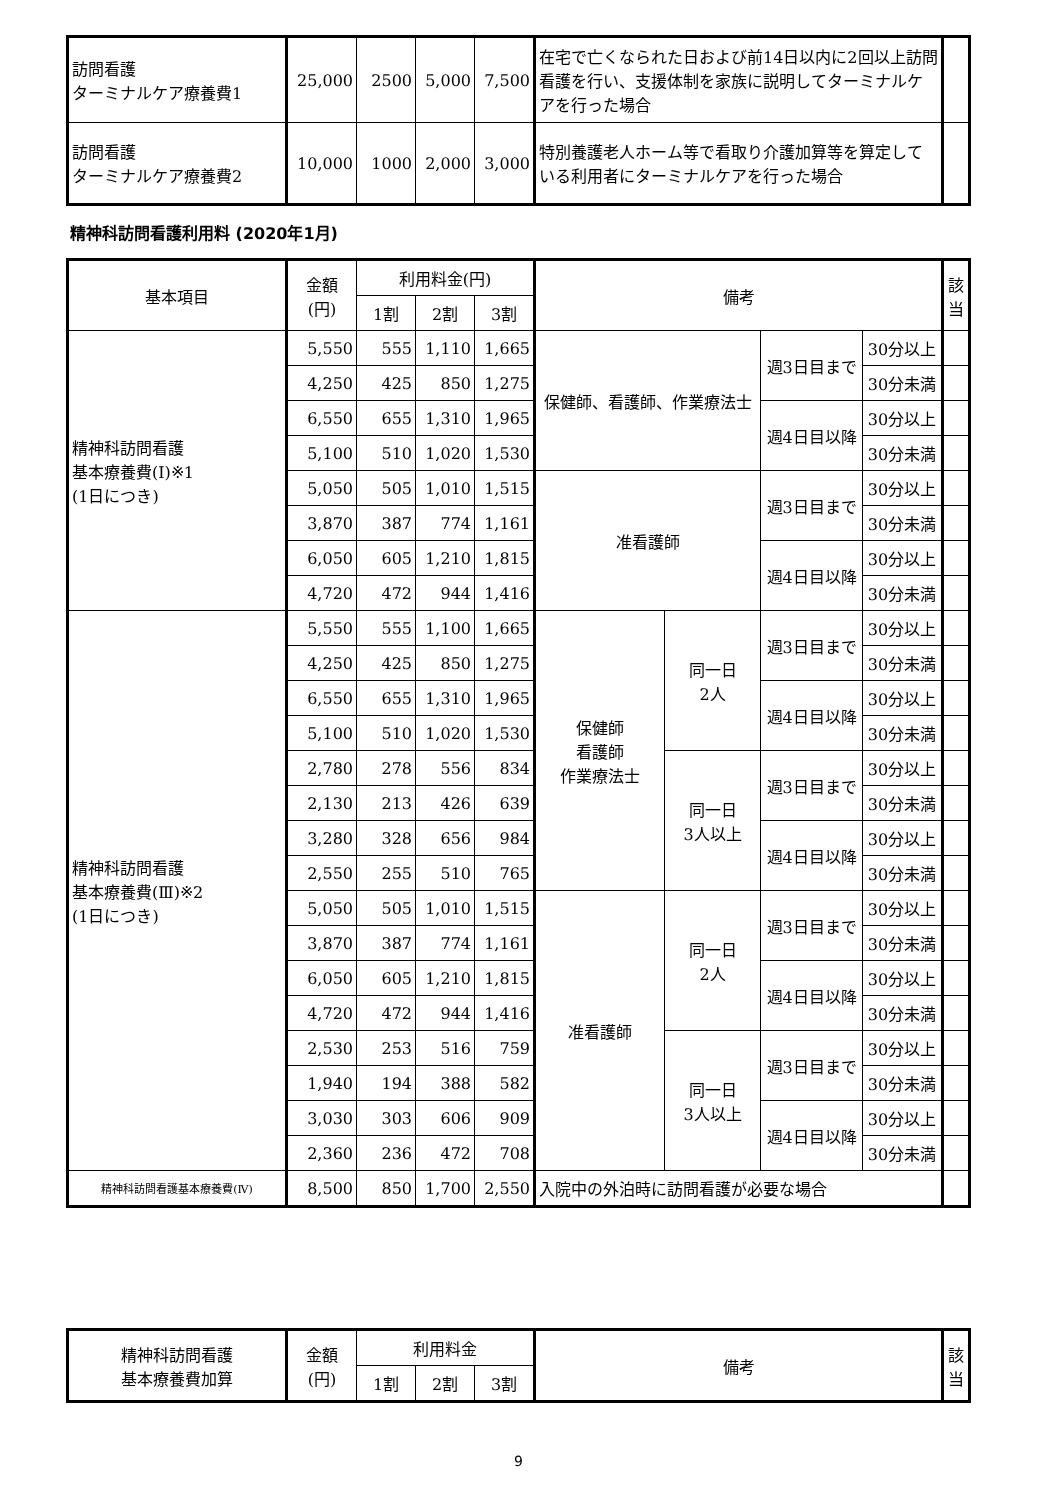| 訪問看護 ターミナルケア療養費1 | 25,000 | 2500 | 5,000 | 7,500 | 在宅で亡くなられた日および前14日以内に2回以上訪問看護を行い、支援体制を家族に説明してターミナルケアを行った場合 | |
| 訪問看護 ターミナルケア療養費2 | 10,000 | 1000 | 2,000 | 3,000 | 特別養護老人ホーム等で看取り介護加算等を算定している利用者にターミナルケアを行った場合 | |
精神科訪問看護利用料 (2020年1月)
| 基本項目 | 金額 (円) | 利用料金(円) | | | 備考 | | | | 該当 |
| --- | --- | --- | --- | --- | --- | --- | --- | --- | --- |
| | | 1割 | 2割 | 3割 | | | | | |
| 精神科訪問看護 基本療養費(Ⅰ)※1 (1日につき) | 5,550 | 555 | 1,110 | 1,665 | 保健師、看護師、作業療法士 | | 週3日目まで | 30分以上 | |
| | 4,250 | 425 | 850 | 1,275 | | | | 30分未満 | |
| | 6,550 | 655 | 1,310 | 1,965 | | | 週4日目以降 | 30分以上 | |
| | 5,100 | 510 | 1,020 | 1,530 | | | | 30分未満 | |
| | 5,050 | 505 | 1,010 | 1,515 | 准看護師 | | 週3日目まで | 30分以上 | |
| | 3,870 | 387 | 774 | 1,161 | | | | 30分未満 | |
| | 6,050 | 605 | 1,210 | 1,815 | | | 週4日目以降 | 30分以上 | |
| | 4,720 | 472 | 944 | 1,416 | | | | 30分未満 | |
| 精神科訪問看護 基本療養費(Ⅲ)※2 (1日につき) | 5,550 | 555 | 1,100 | 1,665 | 保健師 看護師 作業療法士 | 同一日 2人 | 週3日目まで | 30分以上 | |
| | 4,250 | 425 | 850 | 1,275 | | | | 30分未満 | |
| | 6,550 | 655 | 1,310 | 1,965 | | | 週4日目以降 | 30分以上 | |
| | 5,100 | 510 | 1,020 | 1,530 | | | | 30分未満 | |
| | 2,780 | 278 | 556 | 834 | | 同一日 3人以上 | 週3日目まで | 30分以上 | |
| | 2,130 | 213 | 426 | 639 | | | | 30分未満 | |
| | 3,280 | 328 | 656 | 984 | | | 週4日目以降 | 30分以上 | |
| | 2,550 | 255 | 510 | 765 | | | | 30分未満 | |
| | 5,050 | 505 | 1,010 | 1,515 | 准看護師 | 同一日 2人 | 週3日目まで | 30分以上 | |
| | 3,870 | 387 | 774 | 1,161 | | | | 30分未満 | |
| | 6,050 | 605 | 1,210 | 1,815 | | | 週4日目以降 | 30分以上 | |
| | 4,720 | 472 | 944 | 1,416 | | | | 30分未満 | |
| | 2,530 | 253 | 516 | 759 | | 同一日 3人以上 | 週3日目まで | 30分以上 | |
| | 1,940 | 194 | 388 | 582 | | | | 30分未満 | |
| | 3,030 | 303 | 606 | 909 | | | 週4日目以降 | 30分以上 | |
| | 2,360 | 236 | 472 | 708 | | | | 30分未満 | |
| 精神科訪問看護基本療養費(Ⅳ) | 8,500 | 850 | 1,700 | 2,550 | 入院中の外泊時に訪問看護が必要な場合 | | | | |
| 精神科訪問看護 基本療養費加算 | 金額 (円) | 利用料金 | | | 備考 | 該当 |
| --- | --- | --- | --- | --- | --- | --- |
| | | 1割 | 2割 | 3割 | | |
9